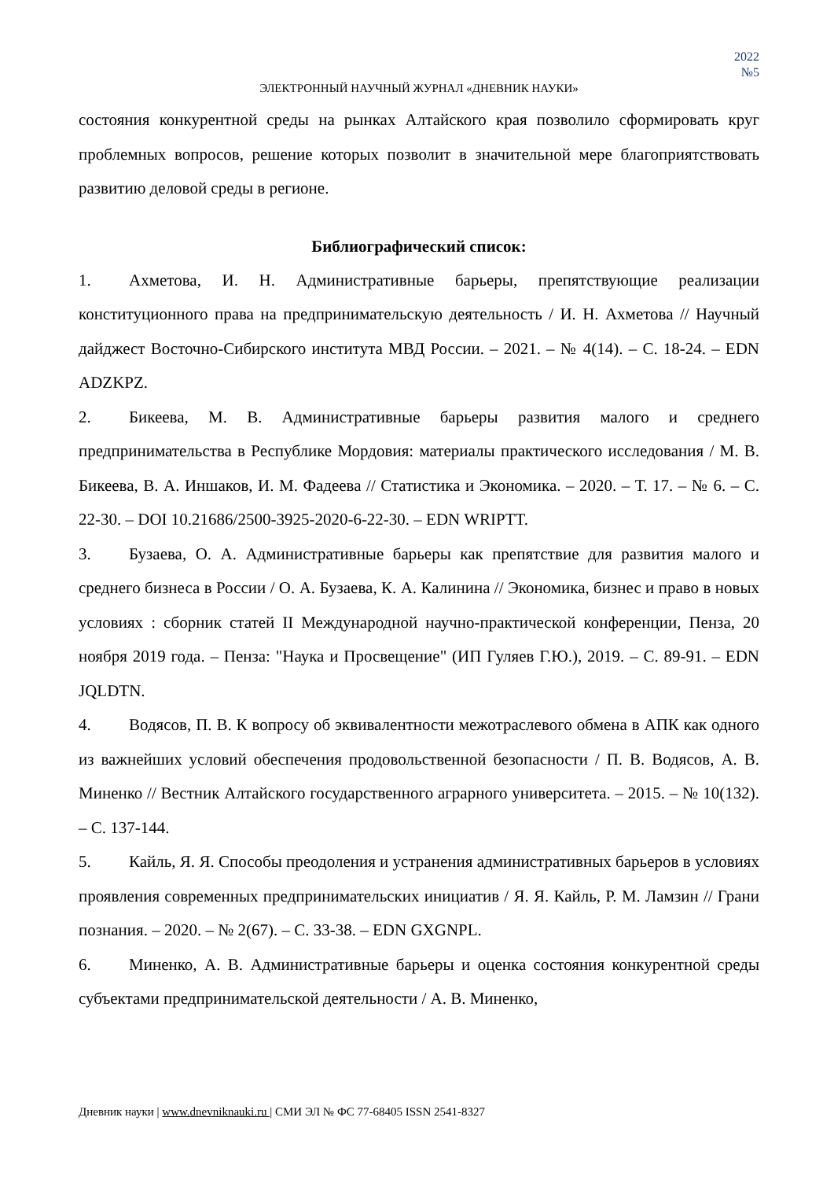2022
№5
ЭЛЕКТРОННЫЙ НАУЧНЫЙ ЖУРНАЛ «ДНЕВНИК НАУКИ»
состояния конкурентной среды на рынках Алтайского края позволило сформировать круг проблемных вопросов, решение которых позволит в значительной мере благоприятствовать развитию деловой среды в регионе.
Библиографический список:
1. Ахметова, И. Н. Административные барьеры, препятствующие реализации конституционного права на предпринимательскую деятельность / И. Н. Ахметова // Научный дайджест Восточно-Сибирского института МВД России. – 2021. – № 4(14). – С. 18-24. – EDN ADZKPZ.
2. Бикеева, М. В. Административные барьеры развития малого и среднего предпринимательства в Республике Мордовия: материалы практического исследования / М. В. Бикеева, В. А. Иншаков, И. М. Фадеева // Статистика и Экономика. – 2020. – Т. 17. – № 6. – С. 22-30. – DOI 10.21686/2500-3925-2020-6-22-30. – EDN WRIPTT.
3. Бузаева, О. А. Административные барьеры как препятствие для развития малого и среднего бизнеса в России / О. А. Бузаева, К. А. Калинина // Экономика, бизнес и право в новых условиях : сборник статей II Международной научно-практической конференции, Пенза, 20 ноября 2019 года. – Пенза: "Наука и Просвещение" (ИП Гуляев Г.Ю.), 2019. – С. 89-91. – EDN JQLDTN.
4. Водясов, П. В. К вопросу об эквивалентности межотраслевого обмена в АПК как одного из важнейших условий обеспечения продовольственной безопасности / П. В. Водясов, А. В. Миненко // Вестник Алтайского государственного аграрного университета. – 2015. – № 10(132). – С. 137-144.
5. Кайль, Я. Я. Способы преодоления и устранения административных барьеров в условиях проявления современных предпринимательских инициатив / Я. Я. Кайль, Р. М. Ламзин // Грани познания. – 2020. – № 2(67). – С. 33-38. – EDN GXGNPL.
6. Миненко, А. В. Административные барьеры и оценка состояния конкурентной среды субъектами предпринимательской деятельности / А. В. Миненко,
Дневник науки | www.dnevniknauki.ru | СМИ ЭЛ № ФС 77-68405 ISSN 2541-8327